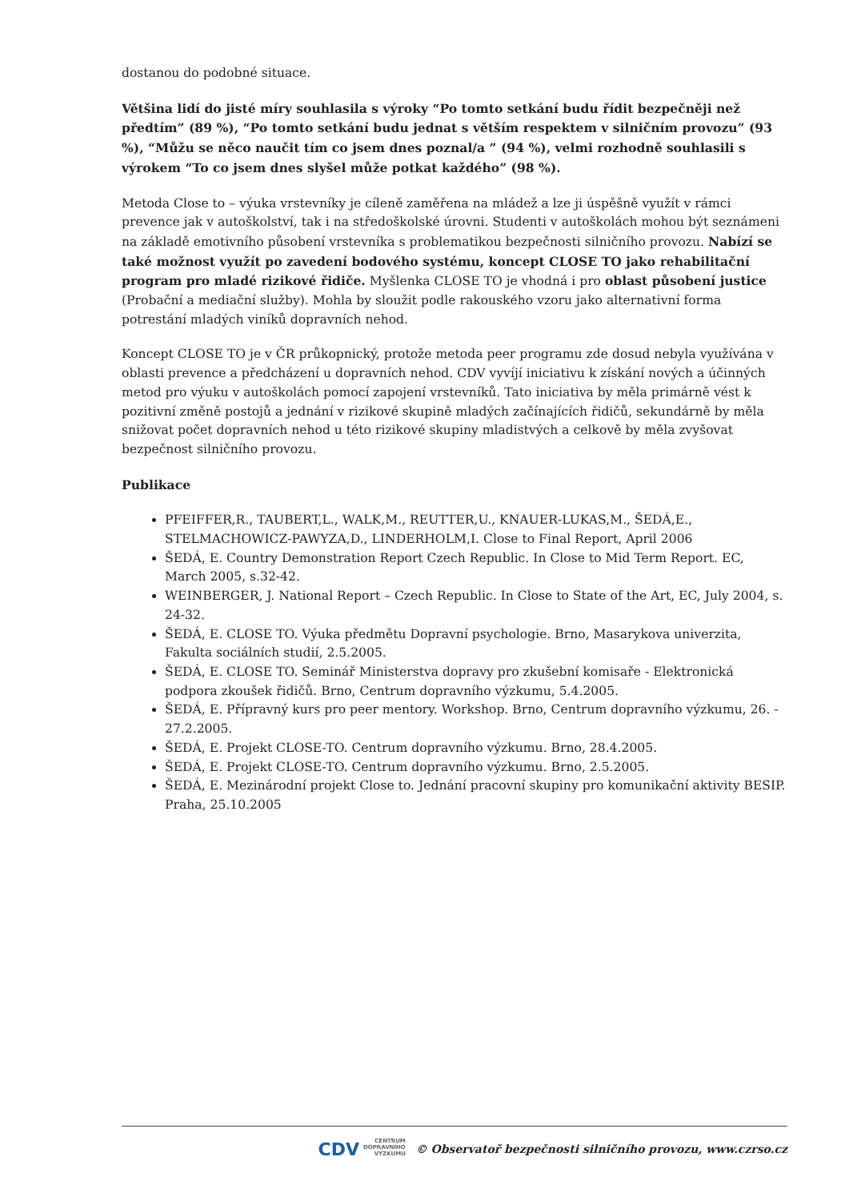dostanou do podobné situace.
Většina lidí do jisté míry souhlasila s výroky “Po tomto setkání budu řídit bezpečněji než předtím” (89 %), “Po tomto setkání budu jednat s větším respektem v silničním provozu” (93 %), “Můžu se něco naučit tím co jsem dnes poznal/a ” (94 %), velmi rozhodně souhlasili s výrokem “To co jsem dnes slyšel může potkat každého” (98 %).
Metoda Close to – výuka vrstevníky je cíleně zaměřena na mládež a lze ji úspěšně využít v rámci prevence jak v autoškolství, tak i na středoškolské úrovni. Studenti v autoškolách mohou být seznámeni na základě emotivního působení vrstevníka s problematikou bezpečnosti silničního provozu. Nabízí se také možnost využít po zavedení bodového systému, koncept CLOSE TO jako rehabilitační program pro mladé rizikové řidiče. Myšlenka CLOSE TO je vhodná i pro oblast působení justice (Probační a mediační služby). Mohla by sloužit podle rakouského vzoru jako alternativní forma potrestání mladých viníků dopravních nehod.
Koncept CLOSE TO je v ČR průkopnický, protože metoda peer programu zde dosud nebyla využívána v oblasti prevence a předcházení u dopravních nehod. CDV vyvíjí iniciativu k získání nových a účinných metod pro výuku v autoškolách pomocí zapojení vrstevníků. Tato iniciativa by měla primárně vést k pozitivní změně postojů a jednání v rizikové skupině mladých začínajících řidičů, sekundárně by měla snižovat počet dopravních nehod u této rizikové skupiny mladistvých a celkově by měla zvyšovat bezpečnost silničního provozu.
Publikace
PFEIFFER,R., TAUBERT,L., WALK,M., REUTTER,U., KNAUER-LUKAS,M., ŠEDÁ,E., STELMACHOWICZ-PAWYZA,D., LINDERHOLM,I. Close to Final Report, April 2006
ŠEDÁ, E. Country Demonstration Report Czech Republic. In Close to Mid Term Report. EC, March 2005, s.32-42.
WEINBERGER, J. National Report – Czech Republic. In Close to State of the Art, EC, July 2004, s. 24-32.
ŠEDÁ, E. CLOSE TO. Výuka předmětu Dopravní psychologie. Brno, Masarykova univerzita, Fakulta sociálních studií, 2.5.2005.
ŠEDÁ, E. CLOSE TO. Seminář Ministerstva dopravy pro zkušební komisaře - Elektronická podpora zkoušek řidičů. Brno, Centrum dopravního výzkumu, 5.4.2005.
ŠEDÁ, E. Přípravný kurs pro peer mentory. Workshop. Brno, Centrum dopravního výzkumu, 26. - 27.2.2005.
ŠEDÁ, E. Projekt CLOSE-TO. Centrum dopravního výzkumu. Brno, 28.4.2005.
ŠEDÁ, E. Projekt CLOSE-TO. Centrum dopravního výzkumu. Brno, 2.5.2005.
ŠEDÁ, E. Mezinárodní projekt Close to. Jednání pracovní skupiny pro komunikační aktivity BESIP. Praha, 25.10.2005
CDV CENTRUM
DOPRAVNÍHO
VÝZKUMU © Observatoř bezpečnosti silničního provozu, www.czrso.cz